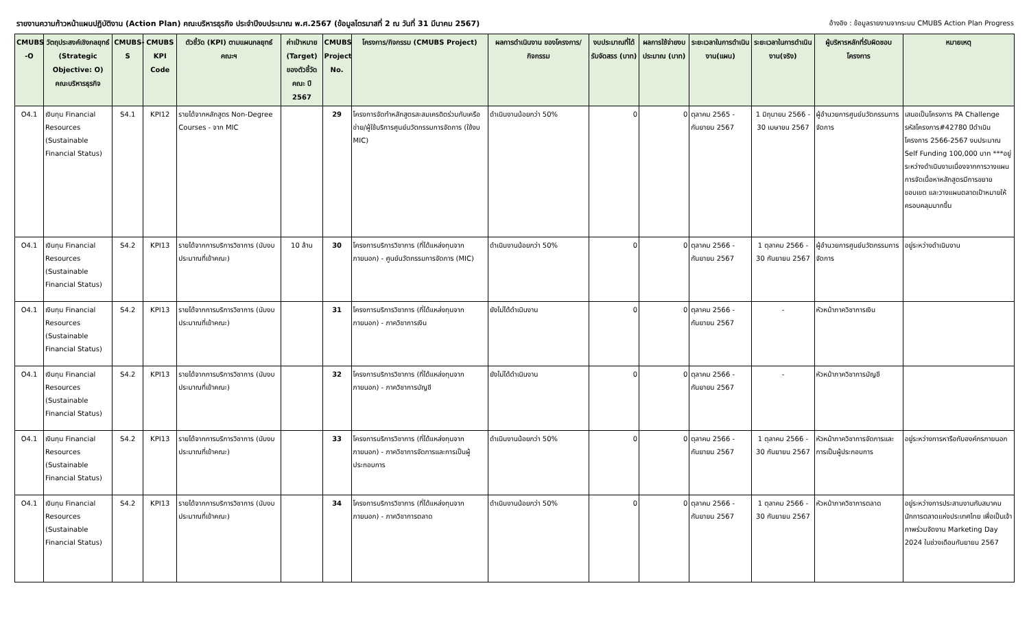รายงานความก้าวหน้าแผนปฏิบัติงาน (Action Plan) คณะบริหารธุรกิจ ประจำปีงบประมาณ พ.ศ.2567 (ข้อมูลไตรมาสที่ 2 ณ วันที่ 31 มีนาคม 2567)
อ้างอิง : ข้อมูลรายงานจากระบบ CMUBS Action Plan Progress
| CMUBS -O | วัตถุประสงค์เชิงกลยุทธ์ (Strategic Objective: O) คณะบริหารธุรกิจ | CMUBS-S | CMUBS KPI Code | ตัวชี้วัด (KPI) ตามแผนกลยุทธ์คณะฯ | ค่าเป้าหมาย (Target) ของตัวชี้วัด คณะ ปี 2567 | CMUBS Project No. | โครงการ/กิจกรรม (CMUBS Project) | ผลการดำเนินงาน ของโครงการ/กิจกรรม | งบประมาณที่ได้รับจัดสรร (บาท) | ผลการใช้จ่ายงบประมาณ (บาท) | ระยะเวลาในการดำเนินงาน(แผน) | ระยะเวลาในการดำเนินงาน(จริง) | ผู้บริหารหลักที่รับผิดชอบโครงการ | หมายเหตุ |
| --- | --- | --- | --- | --- | --- | --- | --- | --- | --- | --- | --- | --- | --- | --- |
| O4.1 | เงินทุน Financial Resources (Sustainable Financial Status) | S4.1 | KPI12 | รายได้จากหลักสูตร Non-Degree Courses - จาก MIC | | 29 | โครงการจัดทำหลักสูตรสะสมเครดิตร่วมกับเครือข่าย/ผู้ใช้บริการศูนย์นวัตกรรมการจัดการ (ใช้งบ MIC) | ดำเนินงานน้อยกว่า 50% | 0 | 0 | ตุลาคม 2565 - กันยายน 2567 | 1 มิถุนายน 2566 - 30 เมษายน 2567 | ผู้อำนวยการศูนย์นวัตกรรมการจัดการ | เสนอเป็นโครงการ PA Challenge รหัสโครงการ#42780 ปีดำเนินโครงการ 2566-2567 งบประมาณ Self Funding 100,000 บาท ***อยู่ระหว่างดำเนินงานเนื่องจากการวางแผนการจัดเนื้อหาหลักสูตรมีการขยายขอบเขต และวางแผนตลาดเป้าหมายให้ครอบคลุมมากขึ้น |
| O4.1 | เงินทุน Financial Resources (Sustainable Financial Status) | S4.2 | KPI13 | รายได้จากการบริการวิชาการ (นับงบประมาณที่เข้าคณะ) | 10 ล้าน | 30 | โครงการบริการวิชาการ (ที่ได้แหล่งทุนจากภายนอก) - ศูนย์นวัตกรรมการจัดการ (MIC) | ดำเนินงานน้อยกว่า 50% | 0 | 0 | ตุลาคม 2566 - กันยายน 2567 | 1 ตุลาคม 2566 - 30 กันยายน 2567 | ผู้อำนวยการศูนย์นวัตกรรมการจัดการ | อยู่ระหว่างดำเนินงาน |
| O4.1 | เงินทุน Financial Resources (Sustainable Financial Status) | S4.2 | KPI13 | รายได้จากการบริการวิชาการ (นับงบประมาณที่เข้าคณะ) | | 31 | โครงการบริการวิชาการ (ที่ได้แหล่งทุนจากภายนอก) - ภาควิชาการเงิน | ยังไม่ได้ดำเนินงาน | 0 | 0 | ตุลาคม 2566 - กันยายน 2567 | - | หัวหน้าภาควิชาการเงิน | |
| O4.1 | เงินทุน Financial Resources (Sustainable Financial Status) | S4.2 | KPI13 | รายได้จากการบริการวิชาการ (นับงบประมาณที่เข้าคณะ) | | 32 | โครงการบริการวิชาการ (ที่ได้แหล่งทุนจากภายนอก) - ภาควิชาการบัญชี | ยังไม่ได้ดำเนินงาน | 0 | 0 | ตุลาคม 2566 - กันยายน 2567 | - | หัวหน้าภาควิชาการบัญชี | |
| O4.1 | เงินทุน Financial Resources (Sustainable Financial Status) | S4.2 | KPI13 | รายได้จากการบริการวิชาการ (นับงบประมาณที่เข้าคณะ) | | 33 | โครงการบริการวิชาการ (ที่ได้แหล่งทุนจากภายนอก) - ภาควิชาการจัดการและการเป็นผู้ประกอบการ | ดำเนินงานน้อยกว่า 50% | 0 | 0 | ตุลาคม 2566 - กันยายน 2567 | 1 ตุลาคม 2566 - 30 กันยายน 2567 | หัวหน้าภาควิชาการจัดการและการเป็นผู้ประกอบการ | อยู่ระหว่างการหารือกับองค์กรภายนอก |
| O4.1 | เงินทุน Financial Resources (Sustainable Financial Status) | S4.2 | KPI13 | รายได้จากการบริการวิชาการ (นับงบประมาณที่เข้าคณะ) | | 34 | โครงการบริการวิชาการ (ที่ได้แหล่งทุนจากภายนอก) - ภาควิชาการตลาด | ดำเนินงานน้อยกว่า 50% | 0 | 0 | ตุลาคม 2566 - กันยายน 2567 | 1 ตุลาคม 2566 - 30 กันยายน 2567 | หัวหน้าภาควิชาการตลาด | อยู่ระหว่างการประสานงานกับสมาคมนักการตลาดแห่งประเทศไทย เพื่อเป็นเจ้าภาพร่วมจัดงาน Marketing Day 2024 ในช่วงเดือนกันยายน 2567 |